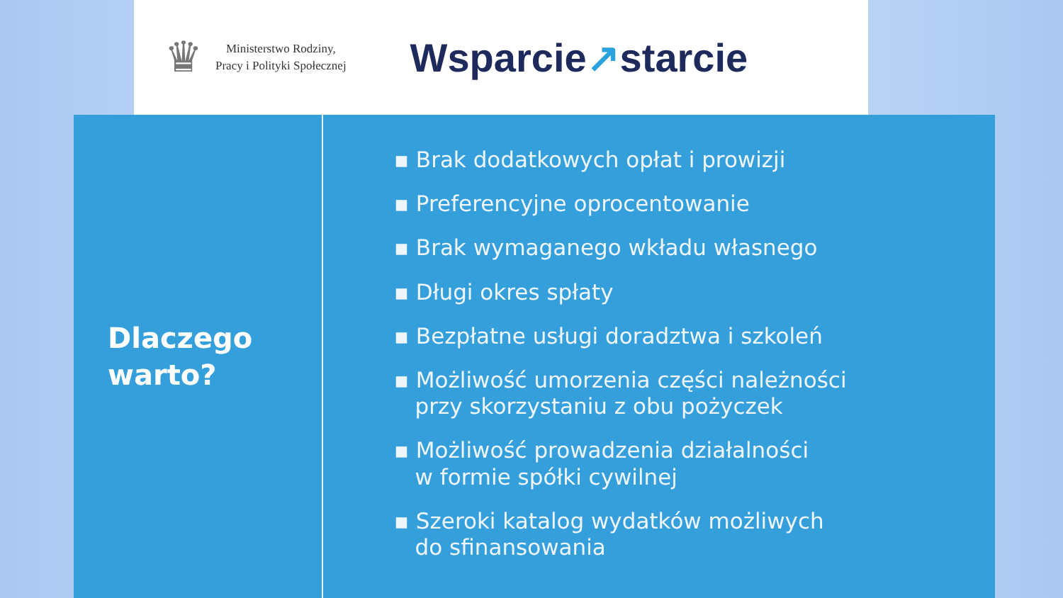♛
Ministerstwo Rodziny,
Pracy i Polityki Społecznej
Wsparcie↗starcie
Dlaczego
warto?
▪ Brak dodatkowych opłat i prowizji
▪ Preferencyjne oprocentowanie
▪ Brak wymaganego wkładu własnego
▪ Długi okres spłaty
▪ Bezpłatne usługi doradztwa i szkoleń
▪ Możliwość umorzenia części należności
przy skorzystaniu z obu pożyczek
▪ Możliwość prowadzenia działalności
w formie spółki cywilnej
▪ Szeroki katalog wydatków możliwych
do sfinansowania